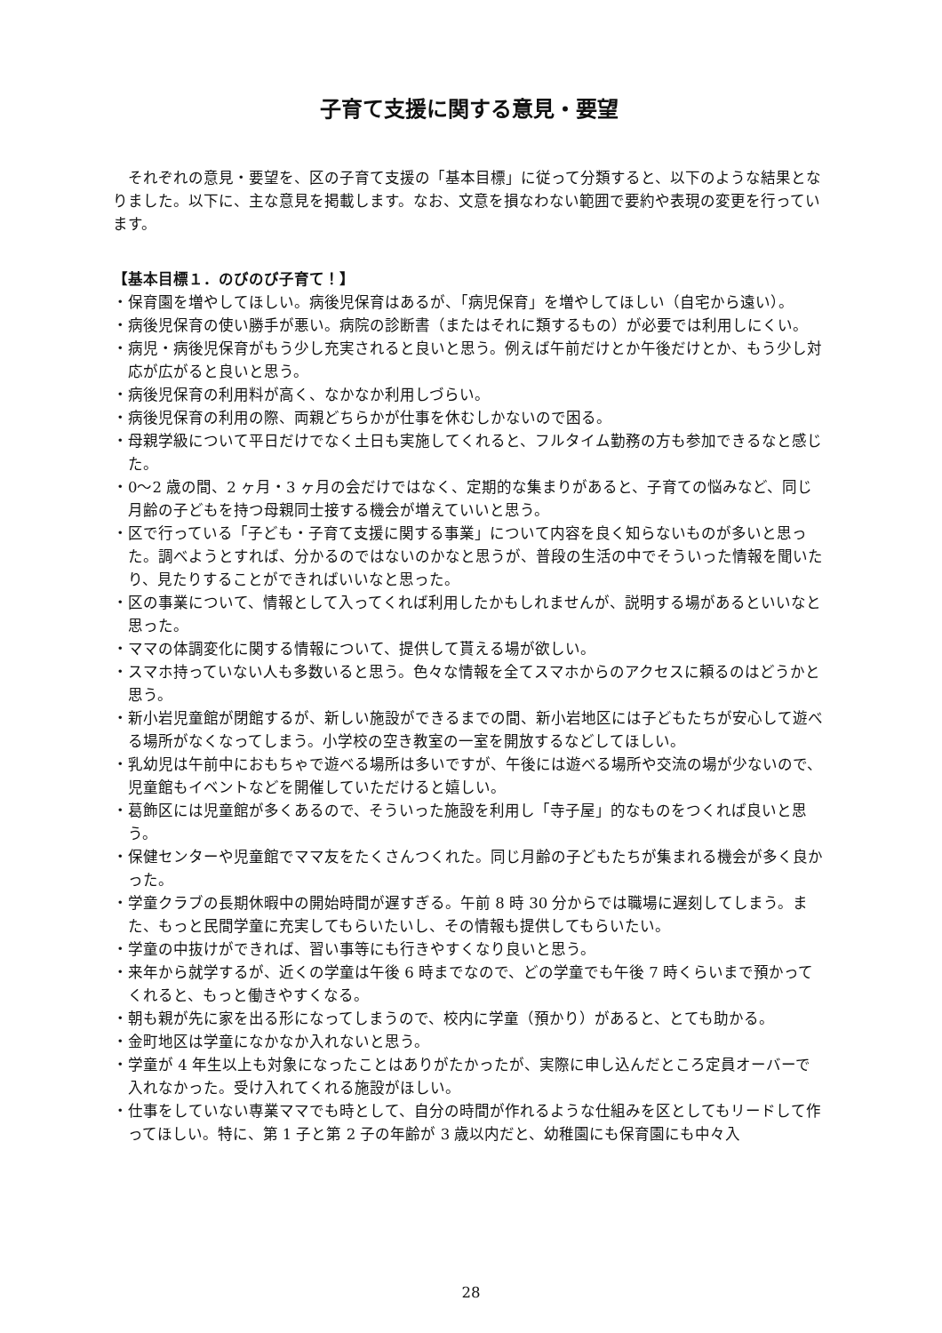子育て支援に関する意見・要望
それぞれの意見・要望を、区の子育て支援の「基本目標」に従って分類すると、以下のような結果となりました。以下に、主な意見を掲載します。なお、文意を損なわない範囲で要約や表現の変更を行っています。
【基本目標１．のびのび子育て！】
・保育園を増やしてほしい。病後児保育はあるが、「病児保育」を増やしてほしい（自宅から遠い）。
・病後児保育の使い勝手が悪い。病院の診断書（またはそれに類するもの）が必要では利用しにくい。
・病児・病後児保育がもう少し充実されると良いと思う。例えば午前だけとか午後だけとか、もう少し対応が広がると良いと思う。
・病後児保育の利用料が高く、なかなか利用しづらい。
・病後児保育の利用の際、両親どちらかが仕事を休むしかないので困る。
・母親学級について平日だけでなく土日も実施してくれると、フルタイム勤務の方も参加できるなと感じた。
・0〜2 歳の間、2 ヶ月・3 ヶ月の会だけではなく、定期的な集まりがあると、子育ての悩みなど、同じ月齢の子どもを持つ母親同士接する機会が増えていいと思う。
・区で行っている「子ども・子育て支援に関する事業」について内容を良く知らないものが多いと思った。調べようとすれば、分かるのではないのかなと思うが、普段の生活の中でそういった情報を聞いたり、見たりすることができればいいなと思った。
・区の事業について、情報として入ってくれば利用したかもしれませんが、説明する場があるといいなと思った。
・ママの体調変化に関する情報について、提供して貰える場が欲しい。
・スマホ持っていない人も多数いると思う。色々な情報を全てスマホからのアクセスに頼るのはどうかと思う。
・新小岩児童館が閉館するが、新しい施設ができるまでの間、新小岩地区には子どもたちが安心して遊べる場所がなくなってしまう。小学校の空き教室の一室を開放するなどしてほしい。
・乳幼児は午前中におもちゃで遊べる場所は多いですが、午後には遊べる場所や交流の場が少ないので、児童館もイベントなどを開催していただけると嬉しい。
・葛飾区には児童館が多くあるので、そういった施設を利用し「寺子屋」的なものをつくれば良いと思う。
・保健センターや児童館でママ友をたくさんつくれた。同じ月齢の子どもたちが集まれる機会が多く良かった。
・学童クラブの長期休暇中の開始時間が遅すぎる。午前 8 時 30 分からでは職場に遅刻してしまう。また、もっと民間学童に充実してもらいたいし、その情報も提供してもらいたい。
・学童の中抜けができれば、習い事等にも行きやすくなり良いと思う。
・来年から就学するが、近くの学童は午後 6 時までなので、どの学童でも午後 7 時くらいまで預かってくれると、もっと働きやすくなる。
・朝も親が先に家を出る形になってしまうので、校内に学童（預かり）があると、とても助かる。
・金町地区は学童になかなか入れないと思う。
・学童が 4 年生以上も対象になったことはありがたかったが、実際に申し込んだところ定員オーバーで入れなかった。受け入れてくれる施設がほしい。
・仕事をしていない専業ママでも時として、自分の時間が作れるような仕組みを区としてもリードして作ってほしい。特に、第 1 子と第 2 子の年齢が 3 歳以内だと、幼稚園にも保育園にも中々入
28